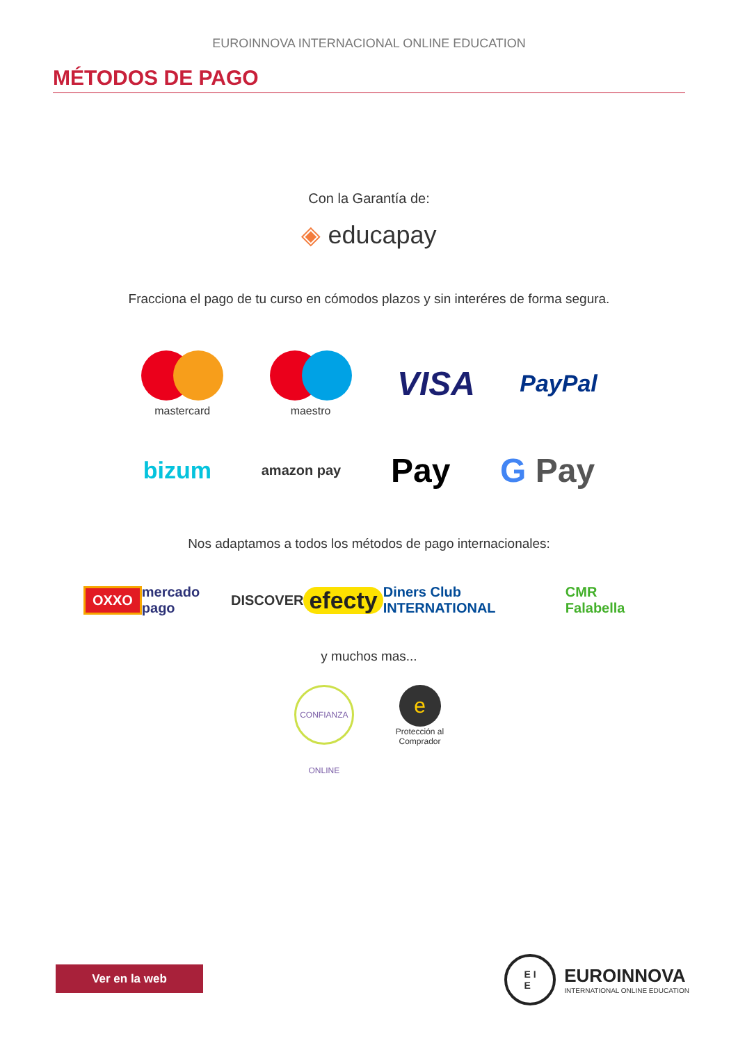EUROINNOVA INTERNACIONAL ONLINE EDUCATION
MÉTODOS DE PAGO
Con la Garantía de:
◈ educapay
Fracciona el pago de tu curso en cómodos plazos y sin interéres de forma segura.
mastercard maestro
VISA
PayPal
bizum
amazon pay
Pay G Pay
Nos adaptamos a todos los métodos de pago internacionales:
OXXO
mercado pago DISCOVER
efecty
Diners Club INTERNATIONAL CMR Falabella
y muchos mas...
CONFIANZA ONLINE
e
Protección al
Comprador
Ver en la web
E I
E
EUROINNOVA
INTERNATIONAL ONLINE EDUCATION